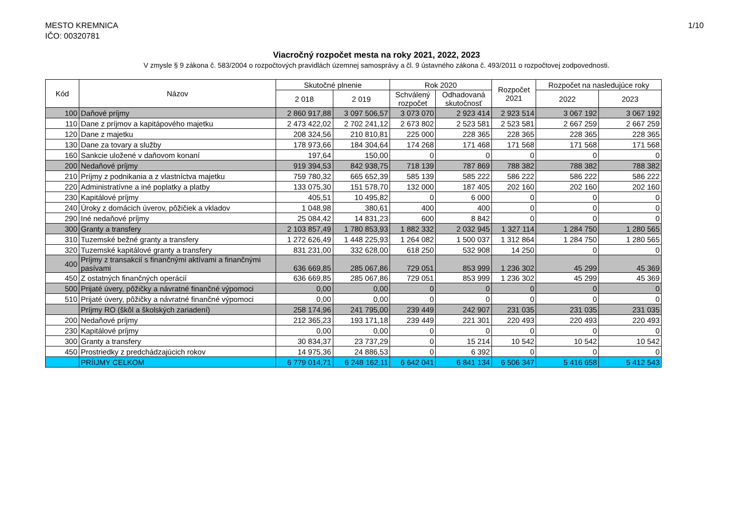MESTO KREMNICA
IČO: 00320781
1/10
Viacročný rozpočet mesta na roky 2021, 2022, 2023
V zmysle § 9 zákona č. 583/2004 o rozpočtových pravidlách územnej samosprávy a čl. 9 ústavného zákona č. 493/2011 o rozpočtovej zodpovednosti.
| Kód | Názov | Skutočné plnenie | | Rok 2020 | | Rozpočet 2021 | Rozpočet na nasledujúce roky | |
| --- | --- | --- | --- | --- | --- | --- | --- | --- |
| | | 2 018 | 2 019 | Schválený rozpočet | Odhadovaná skutočnosť | | 2022 | 2023 |
| 100 | Daňové príjmy | 2 860 917,88 | 3 097 506,57 | 3 073 070 | 2 923 414 | 2 923 514 | 3 067 192 | 3 067 192 |
| 110 | Dane z príjmov a kapitápového majetku | 2 473 422,02 | 2 702 241,12 | 2 673 802 | 2 523 581 | 2 523 581 | 2 667 259 | 2 667 259 |
| 120 | Dane z majetku | 208 324,56 | 210 810,81 | 225 000 | 228 365 | 228 365 | 228 365 | 228 365 |
| 130 | Dane za tovary a služby | 178 973,66 | 184 304,64 | 174 268 | 171 468 | 171 568 | 171 568 | 171 568 |
| 160 | Sankcie uložené v daňovom konaní | 197,64 | 150,00 | 0 | 0 | 0 | 0 | 0 |
| 200 | Nedaňové príjmy | 919 394,53 | 842 938,75 | 718 139 | 787 869 | 788 382 | 788 382 | 788 382 |
| 210 | Príjmy z podnikania a z vlastníctva majetku | 759 780,32 | 665 652,39 | 585 139 | 585 222 | 586 222 | 586 222 | 586 222 |
| 220 | Administratívne a iné poplatky a platby | 133 075,30 | 151 578,70 | 132 000 | 187 405 | 202 160 | 202 160 | 202 160 |
| 230 | Kapitálové príjmy | 405,51 | 10 495,82 | 0 | 6 000 | 0 | 0 | 0 |
| 240 | Úroky z domácich úverov, pôžičiek a vkladov | 1 048,98 | 380,61 | 400 | 400 | 0 | 0 | 0 |
| 290 | Iné nedaňové príjmy | 25 084,42 | 14 831,23 | 600 | 8 842 | 0 | 0 | 0 |
| 300 | Granty a transfery | 2 103 857,49 | 1 780 853,93 | 1 882 332 | 2 032 945 | 1 327 114 | 1 284 750 | 1 280 565 |
| 310 | Tuzemské bežné granty a transfery | 1 272 626,49 | 1 448 225,93 | 1 264 082 | 1 500 037 | 1 312 864 | 1 284 750 | 1 280 565 |
| 320 | Tuzemské kapitálové granty a transfery | 831 231,00 | 332 628,00 | 618 250 | 532 908 | 14 250 | 0 | 0 |
| 400 | Príjmy z transakcií s finančnými aktívami a finančnými pasívami | 636 669,85 | 285 067,86 | 729 051 | 853 999 | 1 236 302 | 45 299 | 45 369 |
| 450 | Z ostatných finančných operácií | 636 669,85 | 285 067,86 | 729 051 | 853 999 | 1 236 302 | 45 299 | 45 369 |
| 500 | Prijaté úvery, pôžičky a návratné finančné výpomoci | 0,00 | 0,00 | 0 | 0 | 0 | 0 | 0 |
| 510 | Prijaté úvery, pôžičky a návratné finančné výpomoci | 0,00 | 0,00 | 0 | 0 | 0 | 0 | 0 |
| | Príjmy RO (škôl a školských zariadení) | 258 174,96 | 241 795,00 | 239 449 | 242 907 | 231 035 | 231 035 | 231 035 |
| 200 | Nedaňové príjmy | 212 365,23 | 193 171,18 | 239 449 | 221 301 | 220 493 | 220 493 | 220 493 |
| 230 | Kapitálové príjmy | 0,00 | 0,00 | 0 | 0 | 0 | 0 | 0 |
| 300 | Granty a transfery | 30 834,37 | 23 737,29 | 0 | 15 214 | 10 542 | 10 542 | 10 542 |
| 450 | Prostriedky z predchádzajúcich rokov | 14 975,36 | 24 886,53 | 0 | 6 392 | 0 | 0 | 0 |
| | PRÍIJMY CELKOM | 6 779 014,71 | 6 248 162,11 | 6 642 041 | 6 841 134 | 6 506 347 | 5 416 658 | 5 412 543 |